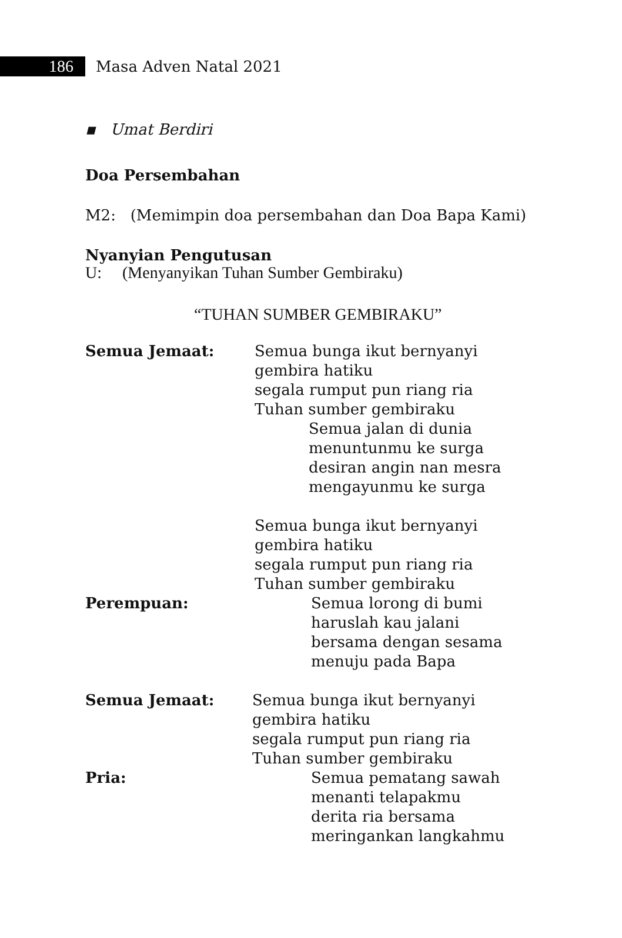186
Masa Adven Natal 2021
▪ Umat Berdiri
Doa Persembahan
M2: (Memimpin doa persembahan dan Doa Bapa Kami)
Nyanyian Pengutusan
U: (Menyanyikan Tuhan Sumber Gembiraku)
“TUHAN SUMBER GEMBIRAKU”
Semua Jemaat: Semua bunga ikut bernyanyi
gembira hatiku
segala rumput pun riang ria
Tuhan sumber gembiraku
Semua jalan di dunia
menuntunmu ke surga
desiran angin nan mesra
mengayunmu ke surga
Semua bunga ikut bernyanyi
gembira hatiku
segala rumput pun riang ria
Tuhan sumber gembiraku
Perempuan: Semua lorong di bumi
haruslah kau jalani
bersama dengan sesama
menuju pada Bapa
Semua Jemaat: Semua bunga ikut bernyanyi
gembira hatiku
segala rumput pun riang ria
Tuhan sumber gembiraku
Pria: Semua pematang sawah
menanti telapakmu
derita ria bersama
meringankan langkahmu